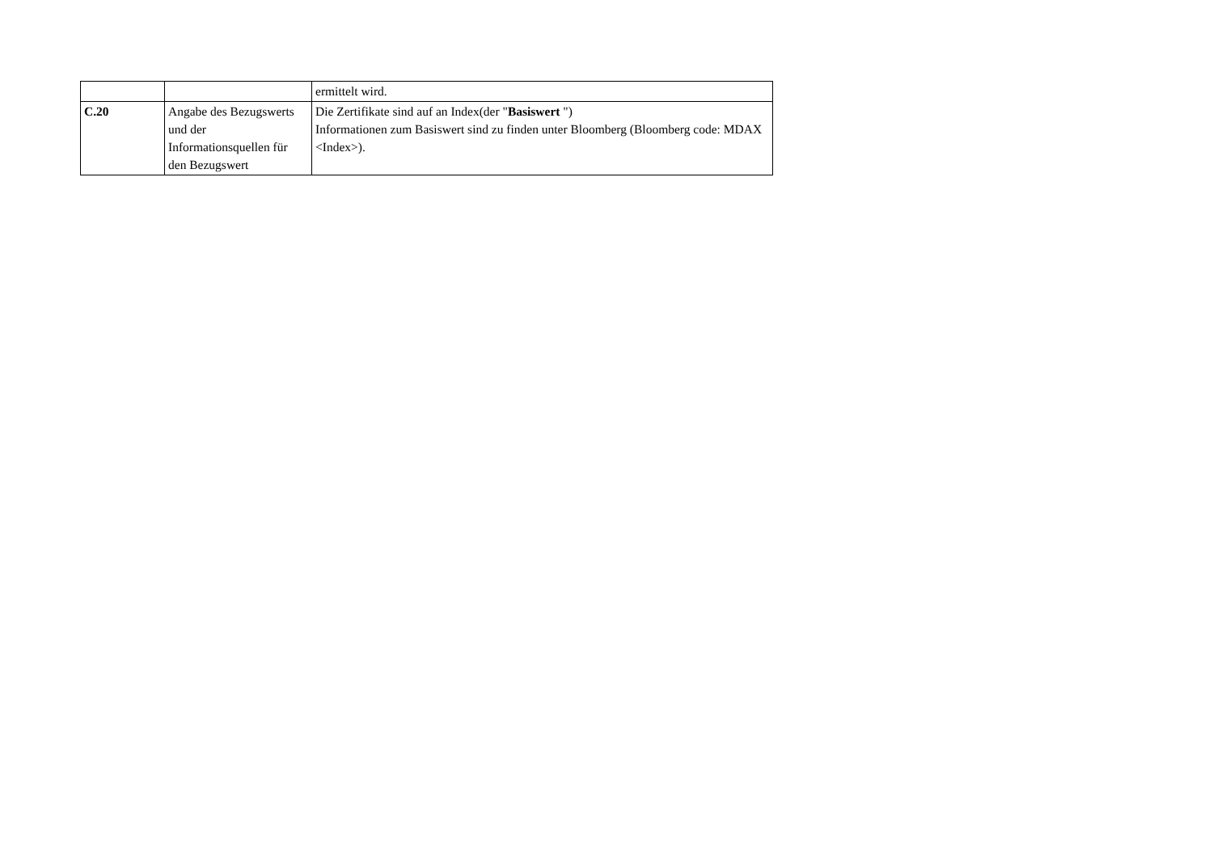| | | ermittelt wird. |
| C.20 | Angabe des Bezugswerts und der Informationsquellen für den Bezugswert | Die Zertifikate sind auf an Index(der " Basiswert ") Informationen zum Basiswert sind zu finden unter Bloomberg (Bloomberg code: MDAX <Index>). |